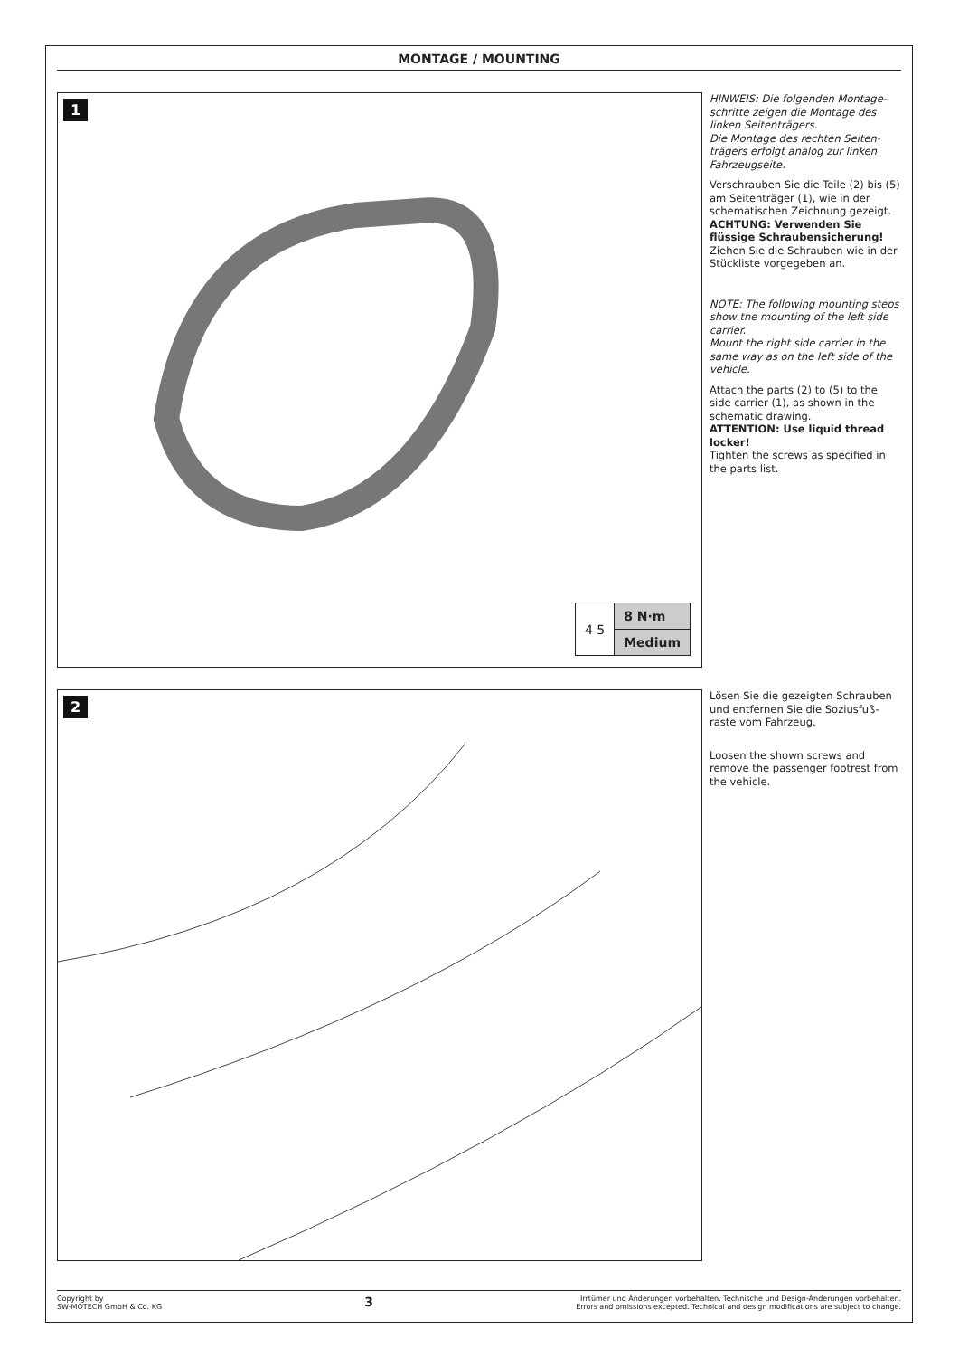MONTAGE / MOUNTING
1
| 4 5 | 8 N·m |
| | Medium |
HINWEIS: Die folgenden Montage-schritte zeigen die Montage des linken Seitenträgers.
Die Montage des rechten Seiten-trägers erfolgt analog zur linken Fahrzeugseite.
Verschrauben Sie die Teile (2) bis (5) am Seitenträger (1), wie in der schematischen Zeichnung gezeigt.
ACHTUNG: Verwenden Sie flüssige Schraubensicherung!
Ziehen Sie die Schrauben wie in der Stückliste vorgegeben an.
NOTE: The following mounting steps show the mounting of the left side carrier.
Mount the right side carrier in the same way as on the left side of the vehicle.
Attach the parts (2) to (5) to the side carrier (1), as shown in the schematic drawing.
ATTENTION: Use liquid thread locker!
Tighten the screws as specified in the parts list.
2
Lösen Sie die gezeigten Schrauben und entfernen Sie die Soziusfuß-raste vom Fahrzeug.
Loosen the shown screws and remove the passenger footrest from the vehicle.
Copyright by
SW-MOTECH GmbH & Co. KG
3
Irrtümer und Änderungen vorbehalten. Technische und Design-Änderungen vorbehalten.
Errors and omissions excepted. Technical and design modifications are subject to change.